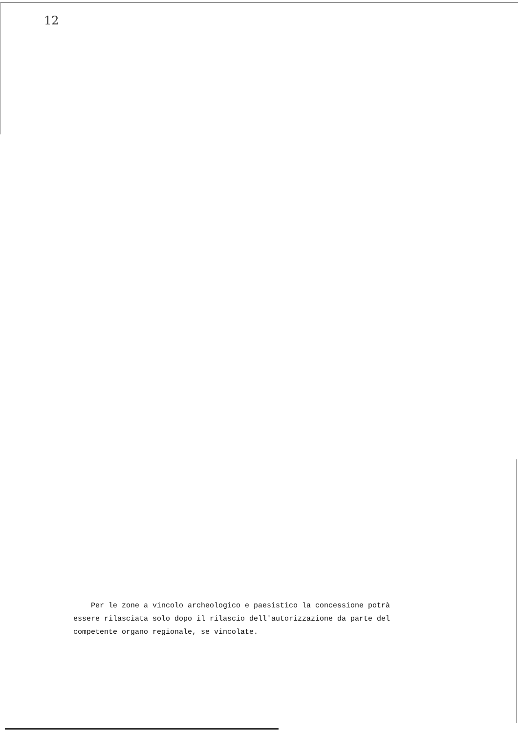12
Per le zone a vincolo archeologico e paesistico la concessione potrà
essere rilasciata solo dopo il rilascio dell'autorizzazione da parte del
competente organo regionale, se vincolate.